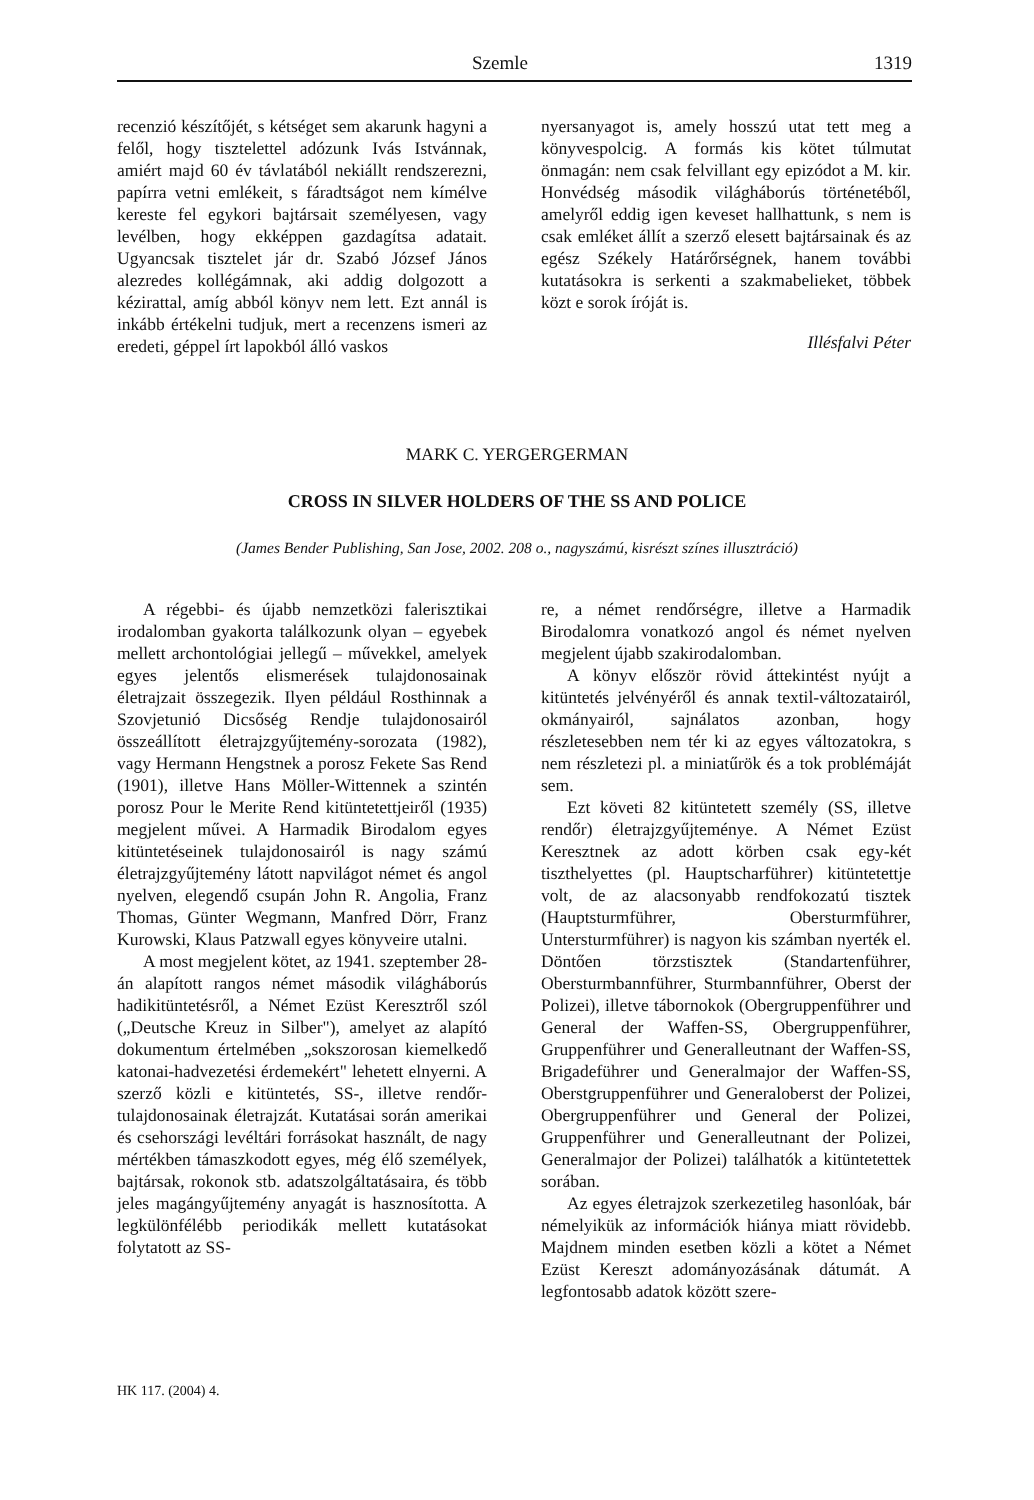Szemle 1319
recenzió készítőjét, s kétséget sem akarunk hagyni a felől, hogy tisztelettel adózunk Ivás Istvánnak, amiért majd 60 év távlatából nekiállt rendszerezni, papírra vetni emlékeit, s fáradtságot nem kímélve kereste fel egykori bajtársait személyesen, vagy levélben, hogy ekképpen gazdagítsa adatait. Ugyancsak tisztelet jár dr. Szabó József János alezredes kollégámnak, aki addig dolgozott a kézirattal, amíg abból könyv nem lett. Ezt annál is inkább értékelni tudjuk, mert a recenzens ismeri az eredeti, géppel írt lapokból álló vaskos
nyersanyagot is, amely hosszú utat tett meg a könyvespolcig. A formás kis kötet túlmutat önmagán: nem csak felvillant egy epizódot a M. kir. Honvédség második világháborús történetéből, amelyről eddig igen keveset hallhattunk, s nem is csak emléket állít a szerző elesett bajtársainak és az egész Székely Határőrségnek, hanem további kutatásokra is serkenti a szakmabelieket, többek közt e sorok íróját is.
Illésfalvi Péter
MARK C. YERGERGERMAN
CROSS IN SILVER HOLDERS OF THE SS AND POLICE
(James Bender Publishing, San Jose, 2002. 208 o., nagyszámú, kisrészt színes illusztráció)
A régebbi- és újabb nemzetközi falerisztikai irodalomban gyakorta találkozunk olyan – egyebek mellett archontológiai jellegű – művekkel, amelyek egyes jelentős elismerések tulajdonosainak életrajzait összegezik. Ilyen például Rosthinnak a Szovjetunió Dicsőség Rendje tulajdonosairól összeállított életrajzgyűjtemény-sorozata (1982), vagy Hermann Hengstnek a porosz Fekete Sas Rend (1901), illetve Hans Möller-Wittennek a szintén porosz Pour le Merite Rend kitüntetettjeiről (1935) megjelent művei. A Harmadik Birodalom egyes kitüntetéseinek tulajdonosairól is nagy számú életrajzgyűjtemény látott napvilágot német és angol nyelven, elegendő csupán John R. Angolia, Franz Thomas, Günter Wegmann, Manfred Dörr, Franz Kurowski, Klaus Patzwall egyes könyveire utalni.
A most megjelent kötet, az 1941. szeptember 28-án alapított rangos német második világháborús hadikitüntetésről, a Német Ezüst Keresztről szól („Deutsche Kreuz in Silber"), amelyet az alapító dokumentum értelmében „sokszorosan kiemelkedő katonai-hadvezetési érdemekért" lehetett elnyerni. A szerző közli e kitüntetés, SS-, illetve rendőr-tulajdonosainak életrajzát. Kutatásai során amerikai és csehországi levéltári forrásokat használt, de nagy mértékben támaszkodott egyes, még élő személyek, bajtársak, rokonok stb. adatszolgáltatásaira, és több jeles magángyűjtemény anyagát is hasznosította. A legkülönfélébb periodikák mellett kutatásokat folytatott az SS-
re, a német rendőrségre, illetve a Harmadik Birodalomra vonatkozó angol és német nyelven megjelent újabb szakirodalomban.
A könyv először rövid áttekintést nyújt a kitüntetés jelvényéről és annak textil-változatairól, okmányairól, sajnálatos azonban, hogy részletesebben nem tér ki az egyes változatokra, s nem részletezi pl. a miniatűrök és a tok problémáját sem.
Ezt követi 82 kitüntetett személy (SS, illetve rendőr) életrajzgyűjteménye. A Német Ezüst Keresztnek az adott körben csak egy-két tiszthelyettes (pl. Hauptscharführer) kitüntetettje volt, de az alacsonyabb rendfokozatú tisztek (Hauptsturmführer, Obersturmführer, Untersturmführer) is nagyon kis számban nyerték el. Döntően törzstisztek (Standartenführer, Obersturmbannführer, Sturmbannführer, Oberst der Polizei), illetve tábornokok (Obergruppenführer und General der Waffen-SS, Obergruppenführer, Gruppenführer und Generalleutnant der Waffen-SS, Brigadeführer und Generalmajor der Waffen-SS, Oberstgruppenführer und Generaloberst der Polizei, Obergruppenführer und General der Polizei, Gruppenführer und Generalleutnant der Polizei, Generalmajor der Polizei) találhatók a kitüntetettek sorában.
Az egyes életrajzok szerkezetileg hasonlóak, bár némelyikük az információk hiánya miatt rövidebb. Majdnem minden esetben közli a kötet a Német Ezüst Kereszt adományozásának dátumát. A legfontosabb adatok között szere-
HK 117. (2004) 4.